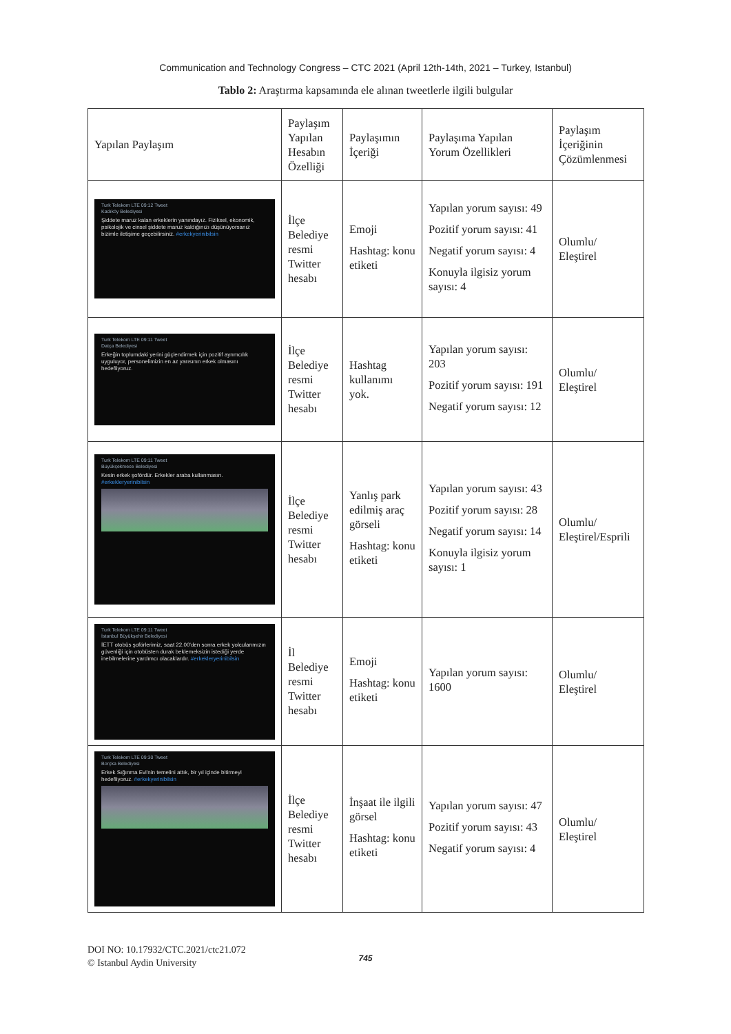Communication and Technology Congress – CTC 2021 (April 12th-14th, 2021 – Turkey, Istanbul)
Tablo 2: Araştırma kapsamında ele alınan tweetlerle ilgili bulgular
| Yapılan Paylaşım | Paylaşım Yapılan Hesabın Özelliği | Paylaşımın İçeriği | Paylaşıma Yapılan Yorum Özellikleri | Paylaşım İçeriğinin Çözümlenmesi |
| --- | --- | --- | --- | --- |
| Turk Telekom LTE 09:12 Tweet Kadıköy Belediyesi Şiddete maruz kalan erkeklerin yanındayız. Fiziksel, ekonomik, psikolojik ve cinsel şiddete maruz kaldığınızı düşünüyorsanız bizimle iletişime geçebilirsiniz. #erkekyerinibilsin | İlçe Belediye resmi Twitter hesabı | Emoji Hashtag: konu etiketi | Yapılan yorum sayısı: 49 Pozitif yorum sayısı: 41 Negatif yorum sayısı: 4 Konuyla ilgisiz yorum sayısı: 4 | Olumlu/ Eleştirel |
| Turk Telekom LTE 09:11 Tweet Datça Belediyesi Erkeğin toplumdaki yerini güçlendirmek için pozitif ayrımcılık uyguluyor, personelimizin en az yarısının erkek olmasını hedefliyoruz. | İlçe Belediye resmi Twitter hesabı | Hashtag kullanımı yok. | Yapılan yorum sayısı: 203 Pozitif yorum sayısı: 191 Negatif yorum sayısı: 12 | Olumlu/ Eleştirel |
| Turk Telekom LTE 09:11 Tweet Büyükçekmece Belediyesi Kesin erkek şofördür. Erkekler araba kullanmasın. #erkekleryerinibilsin | İlçe Belediye resmi Twitter hesabı | Yanlış park edilmiş araç görseli Hashtag: konu etiketi | Yapılan yorum sayısı: 43 Pozitif yorum sayısı: 28 Negatif yorum sayısı: 14 Konuyla ilgisiz yorum sayısı: 1 | Olumlu/ Eleştirel/Esprili |
| Turk Telekom LTE 09:11 Tweet İstanbul Büyükşehir Belediyesi İETT otobüs şoförlerimiz, saat 22.00'den sonra erkek yolcularımızın güvenliği için otobüsten durak beklemeksizin istediği yerde inebilmelerine yardımcı olacaklardır. #erkekleryerinibilsin | İl Belediye resmi Twitter hesabı | Emoji Hashtag: konu etiketi | Yapılan yorum sayısı: 1600 | Olumlu/ Eleştirel |
| Turk Telekom LTE 09:30 Tweet Borçka Belediyesi Erkek Sığınma Evi'nin temelini attık, bir yıl içinde bitirmeyi hedefliyoruz. #erkekyerinibilsin | İlçe Belediye resmi Twitter hesabı | İnşaat ile ilgili görsel Hashtag: konu etiketi | Yapılan yorum sayısı: 47 Pozitif yorum sayısı: 43 Negatif yorum sayısı: 4 | Olumlu/ Eleştirel |
DOI NO: 10.17932/CTC.2021/ctc21.072
© Istanbul Aydin University
745